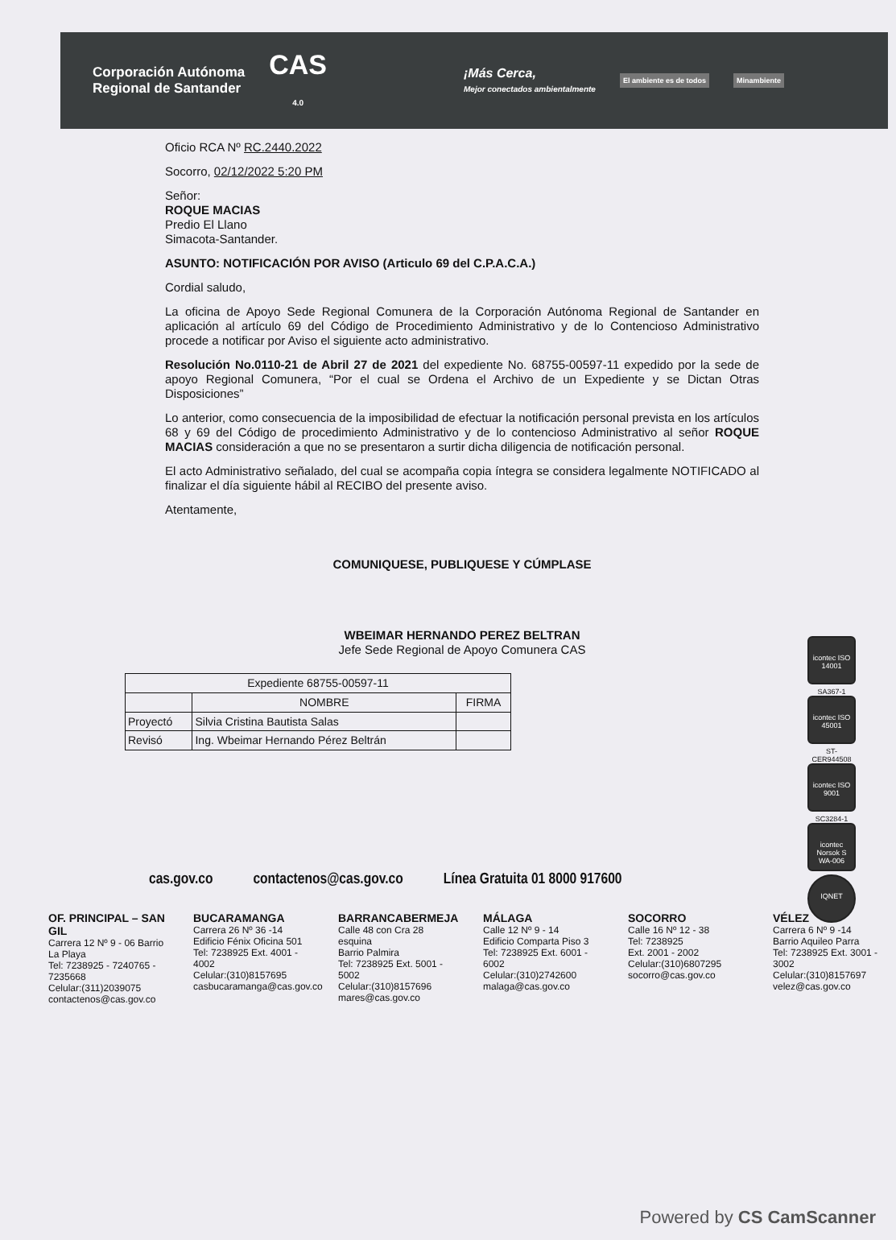Corporación Autónoma
Regional de Santander
CAS
4.0
¡Más Cerca,
Mejor conectados ambientalmente
El ambiente es de todos Minambiente
Oficio RCA Nº RC.2440.2022
Socorro, 02/12/2022 5:20 PM
Señor:
ROQUE MACIAS
Predio El Llano
Simacota-Santander.
ASUNTO: NOTIFICACIÓN POR AVISO (Articulo 69 del C.P.A.C.A.)
Cordial saludo,
La oficina de Apoyo Sede Regional Comunera de la Corporación Autónoma Regional de Santander en aplicación al artículo 69 del Código de Procedimiento Administrativo y de lo Contencioso Administrativo procede a notificar por Aviso el siguiente acto administrativo.
Resolución No.0110-21 de Abril 27 de 2021 del expediente No. 68755-00597-11 expedido por la sede de apoyo Regional Comunera, “Por el cual se Ordena el Archivo de un Expediente y se Dictan Otras Disposiciones”
Lo anterior, como consecuencia de la imposibilidad de efectuar la notificación personal prevista en los artículos 68 y 69 del Código de procedimiento Administrativo y de lo contencioso Administrativo al señor ROQUE MACIAS consideración a que no se presentaron a surtir dicha diligencia de notificación personal.
El acto Administrativo señalado, del cual se acompaña copia íntegra se considera legalmente NOTIFICADO al finalizar el día siguiente hábil al RECIBO del presente aviso.
Atentamente,
COMUNIQUESE, PUBLIQUESE Y CÚMPLASE
WBEIMAR HERNANDO PEREZ BELTRAN
Jefe Sede Regional de Apoyo Comunera CAS
| Expediente 68755-00597-11 | | |
| | NOMBRE | FIRMA |
| Proyectó | Silvia Cristina Bautista Salas | |
| Revisó | Ing. Wbeimar Hernando Pérez Beltrán | |
icontec ISO 14001
SA367-1
icontec ISO 45001
ST-CER944508
icontec ISO 9001
SC3284-1
icontec Norsok S WA-006
IQNET
cas.gov.co contactenos@cas.gov.co Línea Gratuita 01 8000 917600
OF. PRINCIPAL – SAN GIL
Carrera 12 Nº 9 - 06 Barrio La Playa
Tel: 7238925 - 7240765 - 7235668
Celular:(311)2039075
contactenos@cas.gov.co
BUCARAMANGA
Carrera 26 Nº 36 -14
Edificio Fénix Oficina 501
Tel: 7238925 Ext. 4001 - 4002
Celular:(310)8157695
casbucaramanga@cas.gov.co
BARRANCABERMEJA
Calle 48 con Cra 28 esquina
Barrio Palmira
Tel: 7238925 Ext. 5001 - 5002
Celular:(310)8157696
mares@cas.gov.co
MÁLAGA
Calle 12 Nº 9 - 14
Edificio Comparta Piso 3
Tel: 7238925 Ext. 6001 - 6002
Celular:(310)2742600
malaga@cas.gov.co
SOCORRO
Calle 16 Nº 12 - 38
Tel: 7238925
Ext. 2001 - 2002
Celular:(310)6807295
socorro@cas.gov.co
VÉLEZ
Carrera 6 Nº 9 -14
Barrio Aquileo Parra
Tel: 7238925 Ext. 3001 - 3002
Celular:(310)8157697
velez@cas.gov.co
Powered by CS CamScanner